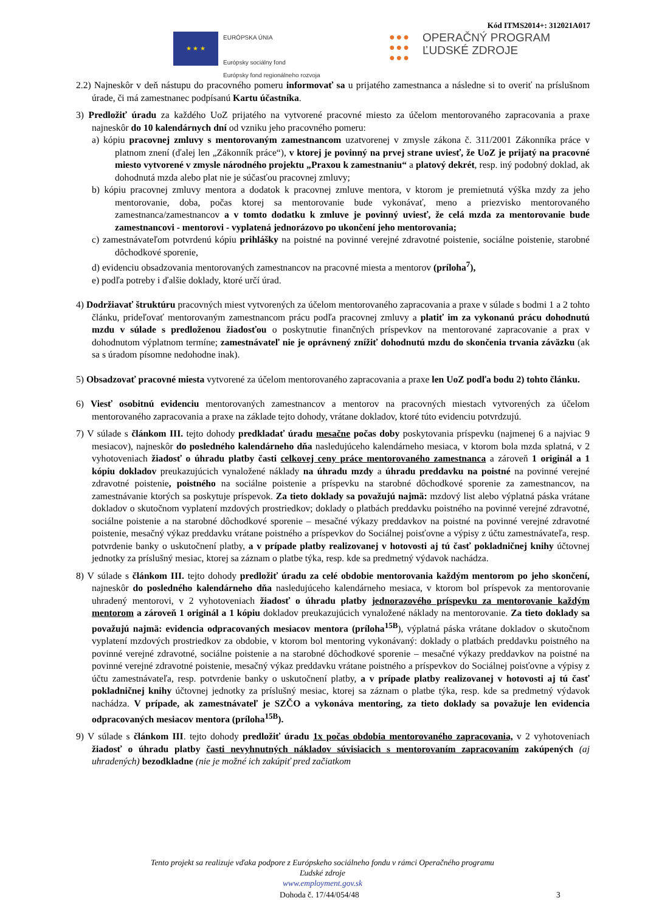Kód ITMS2014+: 312021A017
★ ★ ★
EURÓPSKA ÚNIA
Európsky sociálny fond
Európsky fond regionálneho rozvoja
●●●
●●●
●●●
OPERAČNÝ PROGRAM
ĽUDSKÉ ZDROJE
2.2) Najneskôr v deň nástupu do pracovného pomeru informovať sa u prijatého zamestnanca a následne si to overiť na príslušnom úrade, či má zamestnanec podpísanú Kartu účastníka.
3) Predložiť úradu za každého UoZ prijatého na vytvorené pracovné miesto za účelom mentorovaného zapracovania a praxe najneskôr do 10 kalendárnych dní od vzniku jeho pracovného pomeru:
a) kópiu pracovnej zmluvy s mentorovaným zamestnancom uzatvorenej v zmysle zákona č. 311/2001 Zákonníka práce v platnom znení (ďalej len „Zákonník práce“), v ktorej je povinný na prvej strane uviesť, že UoZ je prijatý na pracovné miesto vytvorené v zmysle národného projektu „Praxou k zamestnaniu“ a platový dekrét, resp. iný podobný doklad, ak dohodnutá mzda alebo plat nie je súčasťou pracovnej zmluvy;
b) kópiu pracovnej zmluvy mentora a dodatok k pracovnej zmluve mentora, v ktorom je premietnutá výška mzdy za jeho mentorovanie, doba, počas ktorej sa mentorovanie bude vykonávať, meno a priezvisko mentorovaného zamestnanca/zamestnancov a v tomto dodatku k zmluve je povinný uviesť, že celá mzda za mentorovanie bude zamestnancovi - mentorovi - vyplatená jednorázovo po ukončení jeho mentorovania;
c) zamestnávateľom potvrdenú kópiu prihlášky na poistné na povinné verejné zdravotné poistenie, sociálne poistenie, starobné dôchodkové sporenie,
d) evidenciu obsadzovania mentorovaných zamestnancov na pracovné miesta a mentorov (príloha<sup>7</sup>),
e) podľa potreby i ďalšie doklady, ktoré určí úrad.
4) Dodržiavať štruktúru pracovných miest vytvorených za účelom mentorovaného zapracovania a praxe v súlade s bodmi 1 a 2 tohto článku, prideľovať mentorovaným zamestnancom prácu podľa pracovnej zmluvy a platiť im za vykonanú prácu dohodnutú mzdu v súlade s predloženou žiadosťou o poskytnutie finančných príspevkov na mentorované zapracovanie a prax v dohodnutom výplatnom termíne; zamestnávateľ nie je oprávnený znížiť dohodnutú mzdu do skončenia trvania záväzku (ak sa s úradom písomne nedohodne inak).
5) Obsadzovať pracovné miesta vytvorené za účelom mentorovaného zapracovania a praxe len UoZ podľa bodu 2) tohto článku.
6) Viesť osobitnú evidenciu mentorovaných zamestnancov a mentorov na pracovných miestach vytvorených za účelom mentorovaného zapracovania a praxe na základe tejto dohody, vrátane dokladov, ktoré túto evidenciu potvrdzujú.
7) V súlade s článkom III. tejto dohody predkladať úradu mesačne počas doby poskytovania príspevku (najmenej 6 a najviac 9 mesiacov), najneskôr do posledného kalendárneho dňa nasledujúceho kalendárneho mesiaca, v ktorom bola mzda splatná, v 2 vyhotoveniach žiadosť o úhradu platby časti celkovej ceny práce mentorovaného zamestnanca a zároveň 1 originál a 1 kópiu dokladov preukazujúcich vynaložené náklady na úhradu mzdy a úhradu preddavku na poistné na povinné verejné zdravotné poistenie, poistného na sociálne poistenie a príspevku na starobné dôchodkové sporenie za zamestnancov, na zamestnávanie ktorých sa poskytuje príspevok. Za tieto doklady sa považujú najmä: mzdový list alebo výplatná páska vrátane dokladov o skutočnom vyplatení mzdových prostriedkov; doklady o platbách preddavku poistného na povinné verejné zdravotné, sociálne poistenie a na starobné dôchodkové sporenie – mesačné výkazy preddavkov na poistné na povinné verejné zdravotné poistenie, mesačný výkaz preddavku vrátane poistného a príspevkov do Sociálnej poisťovne a výpisy z účtu zamestnávateľa, resp. potvrdenie banky o uskutočnení platby, a v prípade platby realizovanej v hotovosti aj tú časť pokladničnej knihy účtovnej jednotky za príslušný mesiac, ktorej sa záznam o platbe týka, resp. kde sa predmetný výdavok nachádza.
8) V súlade s článkom III. tejto dohody predložiť úradu za celé obdobie mentorovania každým mentorom po jeho skončení, najneskôr do posledného kalendárneho dňa nasledujúceho kalendárneho mesiaca, v ktorom bol príspevok za mentorovanie uhradený mentorovi, v 2 vyhotoveniach žiadosť o úhradu platby jednorazového príspevku za mentorovanie každým mentorom a zároveň 1 originál a 1 kópiu dokladov preukazujúcich vynaložené náklady na mentorovanie. Za tieto doklady sa považujú najmä: evidencia odpracovaných mesiacov mentora (príloha<sup>15B</sup>), výplatná páska vrátane dokladov o skutočnom vyplatení mzdových prostriedkov za obdobie, v ktorom bol mentoring vykonávaný: doklady o platbách preddavku poistného na povinné verejné zdravotné, sociálne poistenie a na starobné dôchodkové sporenie – mesačné výkazy preddavkov na poistné na povinné verejné zdravotné poistenie, mesačný výkaz preddavku vrátane poistného a príspevkov do Sociálnej poisťovne a výpisy z účtu zamestnávateľa, resp. potvrdenie banky o uskutočnení platby, a v prípade platby realizovanej v hotovosti aj tú časť pokladničnej knihy účtovnej jednotky za príslušný mesiac, ktorej sa záznam o platbe týka, resp. kde sa predmetný výdavok nachádza. V prípade, ak zamestnávateľ je SZČO a vykonáva mentoring, za tieto doklady sa považuje len evidencia odpracovaných mesiacov mentora (príloha<sup>15B</sup>).
9) V súlade s článkom III. tejto dohody predložiť úradu 1x počas obdobia mentorovaného zapracovania, v 2 vyhotoveniach žiadosť o úhradu platby časti nevyhnutných nákladov súvisiacich s mentorovaním zapracovaním zakúpených (aj uhradených) bezodkladne (nie je možné ich zakúpiť pred začiatkom
Tento projekt sa realizuje vďaka podpore z Európskeho sociálneho fondu v rámci Operačného programu
Ľudské zdroje
www.employment.gov.sk
Dohoda č. 17/44/054/48 3